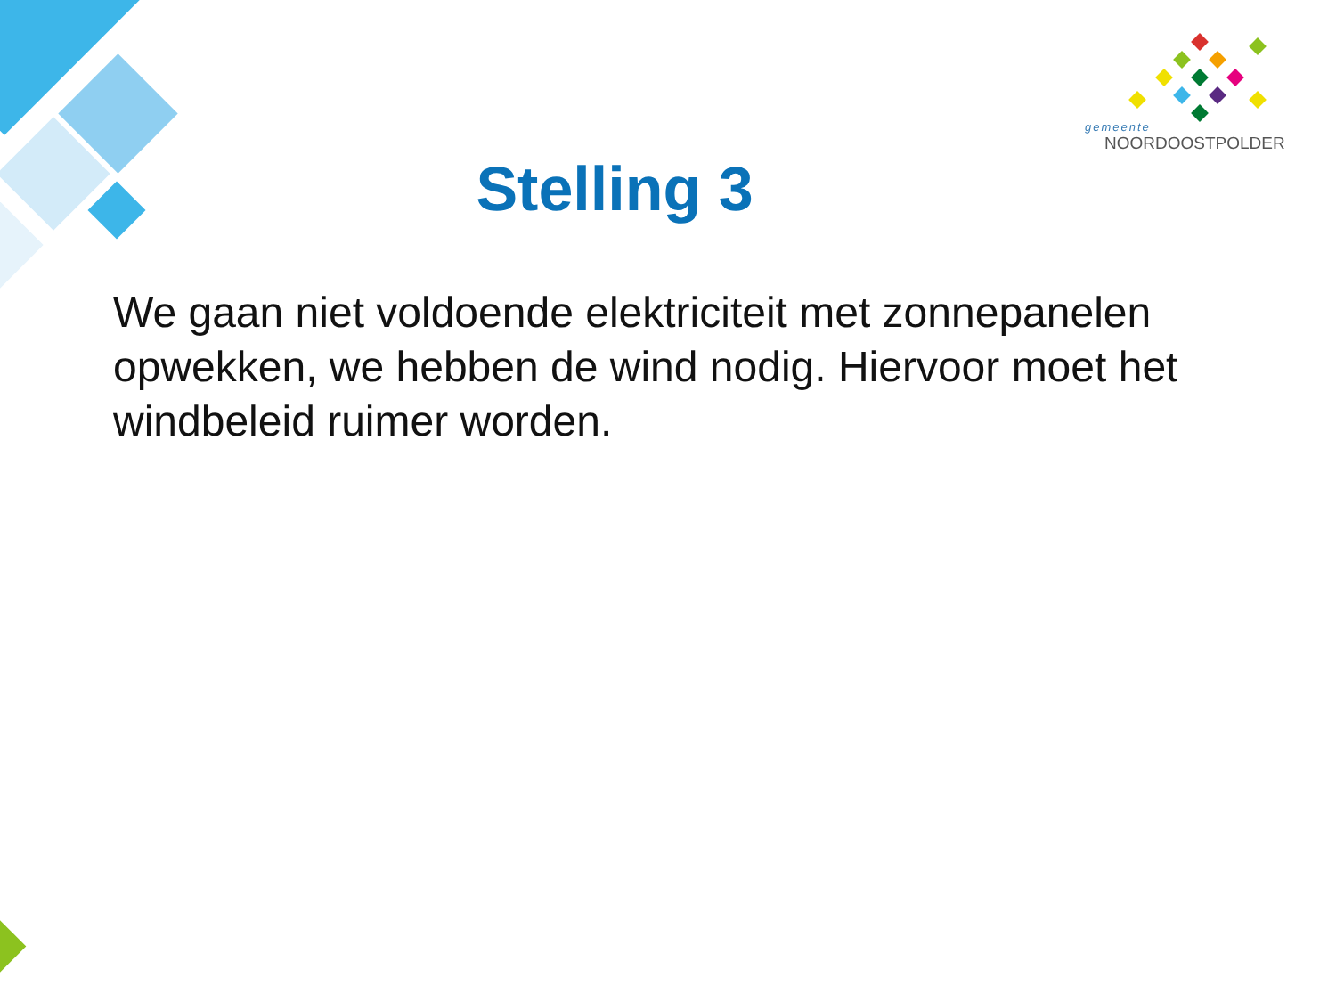gemeente
NOORDOOSTPOLDER
Stelling 3
We gaan niet voldoende elektriciteit met zonnepanelen opwekken, we hebben de wind nodig. Hiervoor moet het windbeleid ruimer worden.